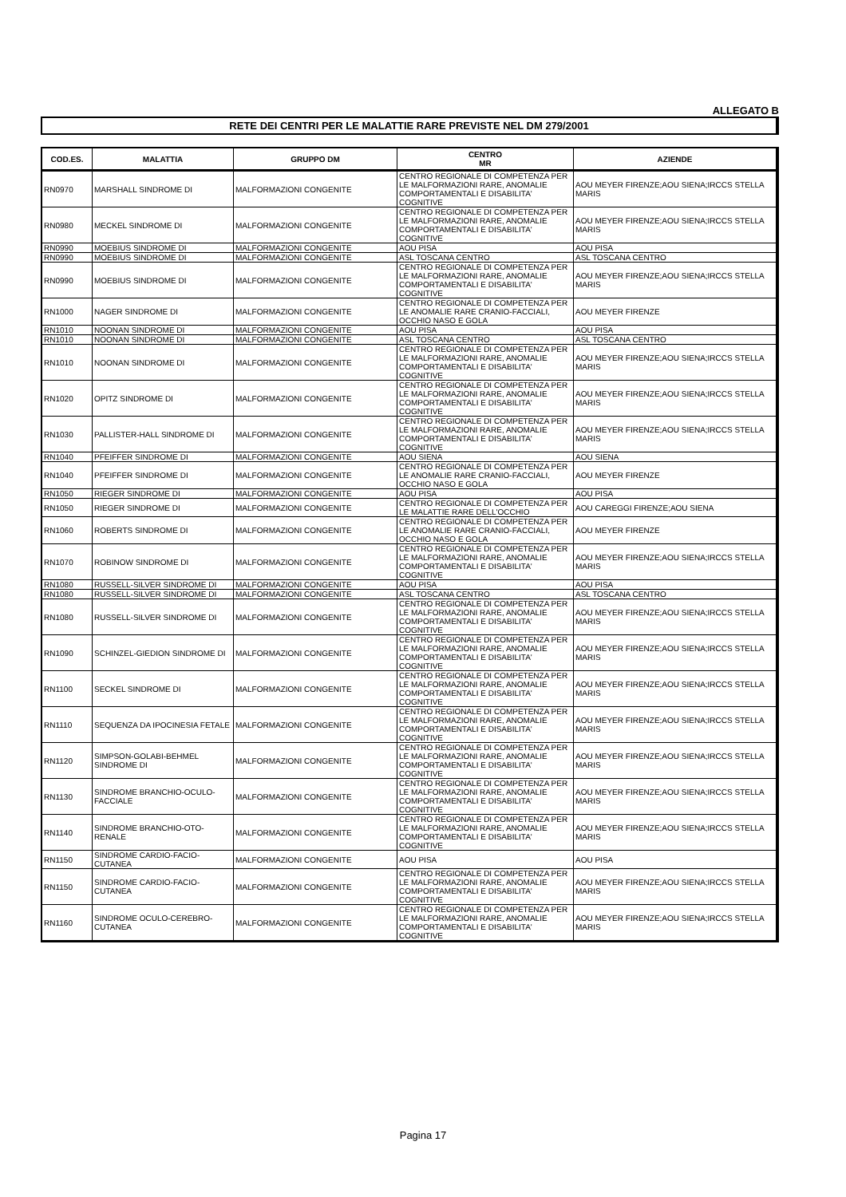ALLEGATO B
RETE DEI CENTRI PER LE MALATTIE RARE PREVISTE NEL DM 279/2001
| COD.ES. | MALATTIA | GRUPPO DM | CENTRO MR | AZIENDE |
| --- | --- | --- | --- | --- |
| RN0970 | MARSHALL SINDROME DI | MALFORMAZIONI CONGENITE | CENTRO REGIONALE DI COMPETENZA PER LE MALFORMAZIONI RARE, ANOMALIE COMPORTAMENTALI E DISABILITA' COGNITIVE | AOU MEYER FIRENZE;AOU SIENA;IRCCS STELLA MARIS |
| RN0980 | MECKEL SINDROME DI | MALFORMAZIONI CONGENITE | CENTRO REGIONALE DI COMPETENZA PER LE MALFORMAZIONI RARE, ANOMALIE COMPORTAMENTALI E DISABILITA' COGNITIVE | AOU MEYER FIRENZE;AOU SIENA;IRCCS STELLA MARIS |
| RN0990 | MOEBIUS SINDROME DI | MALFORMAZIONI CONGENITE | AOU PISA | AOU PISA |
| RN0990 | MOEBIUS SINDROME DI | MALFORMAZIONI CONGENITE | ASL TOSCANA CENTRO | ASL TOSCANA CENTRO |
| RN0990 | MOEBIUS SINDROME DI | MALFORMAZIONI CONGENITE | CENTRO REGIONALE DI COMPETENZA PER LE MALFORMAZIONI RARE, ANOMALIE COMPORTAMENTALI E DISABILITA' COGNITIVE | AOU MEYER FIRENZE;AOU SIENA;IRCCS STELLA MARIS |
| RN1000 | NAGER SINDROME DI | MALFORMAZIONI CONGENITE | CENTRO REGIONALE DI COMPETENZA PER LE ANOMALIE RARE CRANIO-FACCIALI, OCCHIO NASO E GOLA | AOU MEYER FIRENZE |
| RN1010 | NOONAN SINDROME DI | MALFORMAZIONI CONGENITE | AOU PISA | AOU PISA |
| RN1010 | NOONAN SINDROME DI | MALFORMAZIONI CONGENITE | ASL TOSCANA CENTRO | ASL TOSCANA CENTRO |
| RN1010 | NOONAN SINDROME DI | MALFORMAZIONI CONGENITE | CENTRO REGIONALE DI COMPETENZA PER LE MALFORMAZIONI RARE, ANOMALIE COMPORTAMENTALI E DISABILITA' COGNITIVE | AOU MEYER FIRENZE;AOU SIENA;IRCCS STELLA MARIS |
| RN1020 | OPITZ SINDROME DI | MALFORMAZIONI CONGENITE | CENTRO REGIONALE DI COMPETENZA PER LE MALFORMAZIONI RARE, ANOMALIE COMPORTAMENTALI E DISABILITA' COGNITIVE | AOU MEYER FIRENZE;AOU SIENA;IRCCS STELLA MARIS |
| RN1030 | PALLISTER-HALL SINDROME DI | MALFORMAZIONI CONGENITE | CENTRO REGIONALE DI COMPETENZA PER LE MALFORMAZIONI RARE, ANOMALIE COMPORTAMENTALI E DISABILITA' COGNITIVE | AOU MEYER FIRENZE;AOU SIENA;IRCCS STELLA MARIS |
| RN1040 | PFEIFFER SINDROME DI | MALFORMAZIONI CONGENITE | AOU SIENA | AOU SIENA |
| RN1040 | PFEIFFER SINDROME DI | MALFORMAZIONI CONGENITE | CENTRO REGIONALE DI COMPETENZA PER LE ANOMALIE RARE CRANIO-FACCIALI, OCCHIO NASO E GOLA | AOU MEYER FIRENZE |
| RN1050 | RIEGER SINDROME DI | MALFORMAZIONI CONGENITE | AOU PISA | AOU PISA |
| RN1050 | RIEGER SINDROME DI | MALFORMAZIONI CONGENITE | CENTRO REGIONALE DI COMPETENZA PER LE MALATTIE RARE DELL'OCCHIO | AOU CAREGGI FIRENZE;AOU SIENA |
| RN1060 | ROBERTS SINDROME DI | MALFORMAZIONI CONGENITE | CENTRO REGIONALE DI COMPETENZA PER LE ANOMALIE RARE CRANIO-FACCIALI, OCCHIO NASO E GOLA | AOU MEYER FIRENZE |
| RN1070 | ROBINOW SINDROME DI | MALFORMAZIONI CONGENITE | CENTRO REGIONALE DI COMPETENZA PER LE MALFORMAZIONI RARE, ANOMALIE COMPORTAMENTALI E DISABILITA' COGNITIVE | AOU MEYER FIRENZE;AOU SIENA;IRCCS STELLA MARIS |
| RN1080 | RUSSELL-SILVER SINDROME DI | MALFORMAZIONI CONGENITE | AOU PISA | AOU PISA |
| RN1080 | RUSSELL-SILVER SINDROME DI | MALFORMAZIONI CONGENITE | ASL TOSCANA CENTRO | ASL TOSCANA CENTRO |
| RN1080 | RUSSELL-SILVER SINDROME DI | MALFORMAZIONI CONGENITE | CENTRO REGIONALE DI COMPETENZA PER LE MALFORMAZIONI RARE, ANOMALIE COMPORTAMENTALI E DISABILITA' COGNITIVE | AOU MEYER FIRENZE;AOU SIENA;IRCCS STELLA MARIS |
| RN1090 | SCHINZEL-GIEDION SINDROME DI | MALFORMAZIONI CONGENITE | CENTRO REGIONALE DI COMPETENZA PER LE MALFORMAZIONI RARE, ANOMALIE COMPORTAMENTALI E DISABILITA' COGNITIVE | AOU MEYER FIRENZE;AOU SIENA;IRCCS STELLA MARIS |
| RN1100 | SECKEL SINDROME DI | MALFORMAZIONI CONGENITE | CENTRO REGIONALE DI COMPETENZA PER LE MALFORMAZIONI RARE, ANOMALIE COMPORTAMENTALI E DISABILITA' COGNITIVE | AOU MEYER FIRENZE;AOU SIENA;IRCCS STELLA MARIS |
| RN1110 | SEQUENZA DA IPOCINESIA FETALE | MALFORMAZIONI CONGENITE | CENTRO REGIONALE DI COMPETENZA PER LE MALFORMAZIONI RARE, ANOMALIE COMPORTAMENTALI E DISABILITA' COGNITIVE | AOU MEYER FIRENZE;AOU SIENA;IRCCS STELLA MARIS |
| RN1120 | SIMPSON-GOLABI-BEHMEL SINDROME DI | MALFORMAZIONI CONGENITE | CENTRO REGIONALE DI COMPETENZA PER LE MALFORMAZIONI RARE, ANOMALIE COMPORTAMENTALI E DISABILITA' COGNITIVE | AOU MEYER FIRENZE;AOU SIENA;IRCCS STELLA MARIS |
| RN1130 | SINDROME BRANCHIO-OCULO-FACCIALE | MALFORMAZIONI CONGENITE | CENTRO REGIONALE DI COMPETENZA PER LE MALFORMAZIONI RARE, ANOMALIE COMPORTAMENTALI E DISABILITA' COGNITIVE | AOU MEYER FIRENZE;AOU SIENA;IRCCS STELLA MARIS |
| RN1140 | SINDROME BRANCHIO-OTO-RENALE | MALFORMAZIONI CONGENITE | CENTRO REGIONALE DI COMPETENZA PER LE MALFORMAZIONI RARE, ANOMALIE COMPORTAMENTALI E DISABILITA' COGNITIVE | AOU MEYER FIRENZE;AOU SIENA;IRCCS STELLA MARIS |
| RN1150 | SINDROME CARDIO-FACIO-CUTANEA | MALFORMAZIONI CONGENITE | AOU PISA | AOU PISA |
| RN1150 | SINDROME CARDIO-FACIO-CUTANEA | MALFORMAZIONI CONGENITE | CENTRO REGIONALE DI COMPETENZA PER LE MALFORMAZIONI RARE, ANOMALIE COMPORTAMENTALI E DISABILITA' COGNITIVE | AOU MEYER FIRENZE;AOU SIENA;IRCCS STELLA MARIS |
| RN1160 | SINDROME OCULO-CEREBRO-CUTANEA | MALFORMAZIONI CONGENITE | CENTRO REGIONALE DI COMPETENZA PER LE MALFORMAZIONI RARE, ANOMALIE COMPORTAMENTALI E DISABILITA' COGNITIVE | AOU MEYER FIRENZE;AOU SIENA;IRCCS STELLA MARIS |
Pagina 17